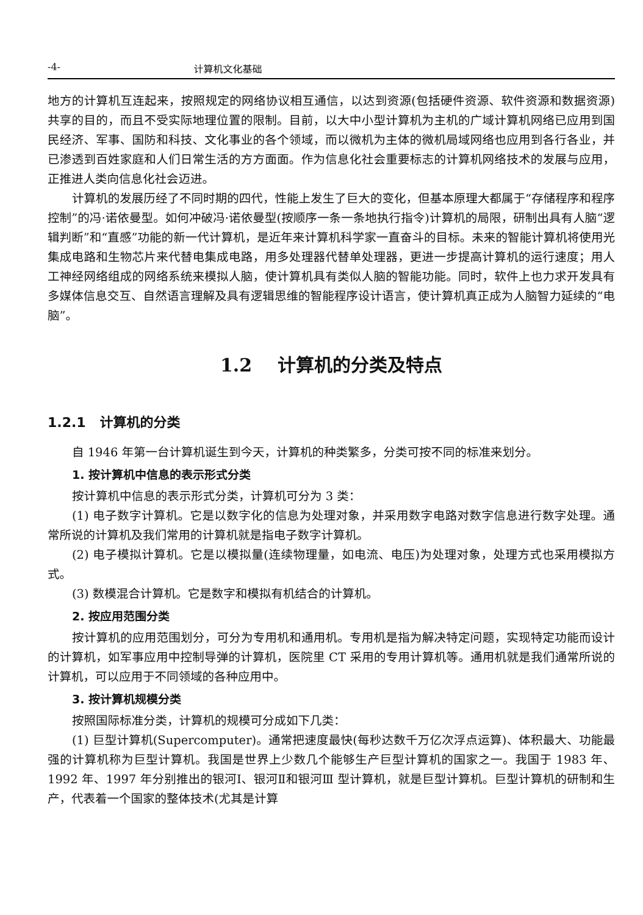-4- 计算机文化基础
地方的计算机互连起来，按照规定的网络协议相互通信，以达到资源(包括硬件资源、软件资源和数据资源)共享的目的，而且不受实际地理位置的限制。目前，以大中小型计算机为主机的广域计算机网络已应用到国民经济、军事、国防和科技、文化事业的各个领域，而以微机为主体的微机局域网络也应用到各行各业，并已渗透到百姓家庭和人们日常生活的方方面面。作为信息化社会重要标志的计算机网络技术的发展与应用，正推进人类向信息化社会迈进。
计算机的发展历经了不同时期的四代，性能上发生了巨大的变化，但基本原理大都属于“存储程序和程序控制”的冯·诺依曼型。如何冲破冯·诺依曼型(按顺序一条一条地执行指令)计算机的局限，研制出具有人脑“逻辑判断”和“直感”功能的新一代计算机，是近年来计算机科学家一直奋斗的目标。未来的智能计算机将使用光集成电路和生物芯片来代替电集成电路，用多处理器代替单处理器，更进一步提高计算机的运行速度；用人工神经网络组成的网络系统来模拟人脑，使计算机具有类似人脑的智能功能。同时，软件上也力求开发具有多媒体信息交互、自然语言理解及具有逻辑思维的智能程序设计语言，使计算机真正成为人脑智力延续的“电脑”。
1.2 计算机的分类及特点
1.2.1 计算机的分类
自 1946 年第一台计算机诞生到今天，计算机的种类繁多，分类可按不同的标准来划分。
1. 按计算机中信息的表示形式分类
按计算机中信息的表示形式分类，计算机可分为 3 类：
(1) 电子数字计算机。它是以数字化的信息为处理对象，并采用数字电路对数字信息进行数字处理。通常所说的计算机及我们常用的计算机就是指电子数字计算机。
(2) 电子模拟计算机。它是以模拟量(连续物理量，如电流、电压)为处理对象，处理方式也采用模拟方式。
(3) 数模混合计算机。它是数字和模拟有机结合的计算机。
2. 按应用范围分类
按计算机的应用范围划分，可分为专用机和通用机。专用机是指为解决特定问题，实现特定功能而设计的计算机，如军事应用中控制导弹的计算机，医院里 CT 采用的专用计算机等。通用机就是我们通常所说的计算机，可以应用于不同领域的各种应用中。
3. 按计算机规模分类
按照国际标准分类，计算机的规模可分成如下几类：
(1) 巨型计算机(Supercomputer)。通常把速度最快(每秒达数千万亿次浮点运算)、体积最大、功能最强的计算机称为巨型计算机。我国是世界上少数几个能够生产巨型计算机的国家之一。我国于 1983 年、1992 年、1997 年分别推出的银河Ⅰ、银河Ⅱ和银河Ⅲ 型计算机，就是巨型计算机。巨型计算机的研制和生产，代表着一个国家的整体技术(尤其是计算